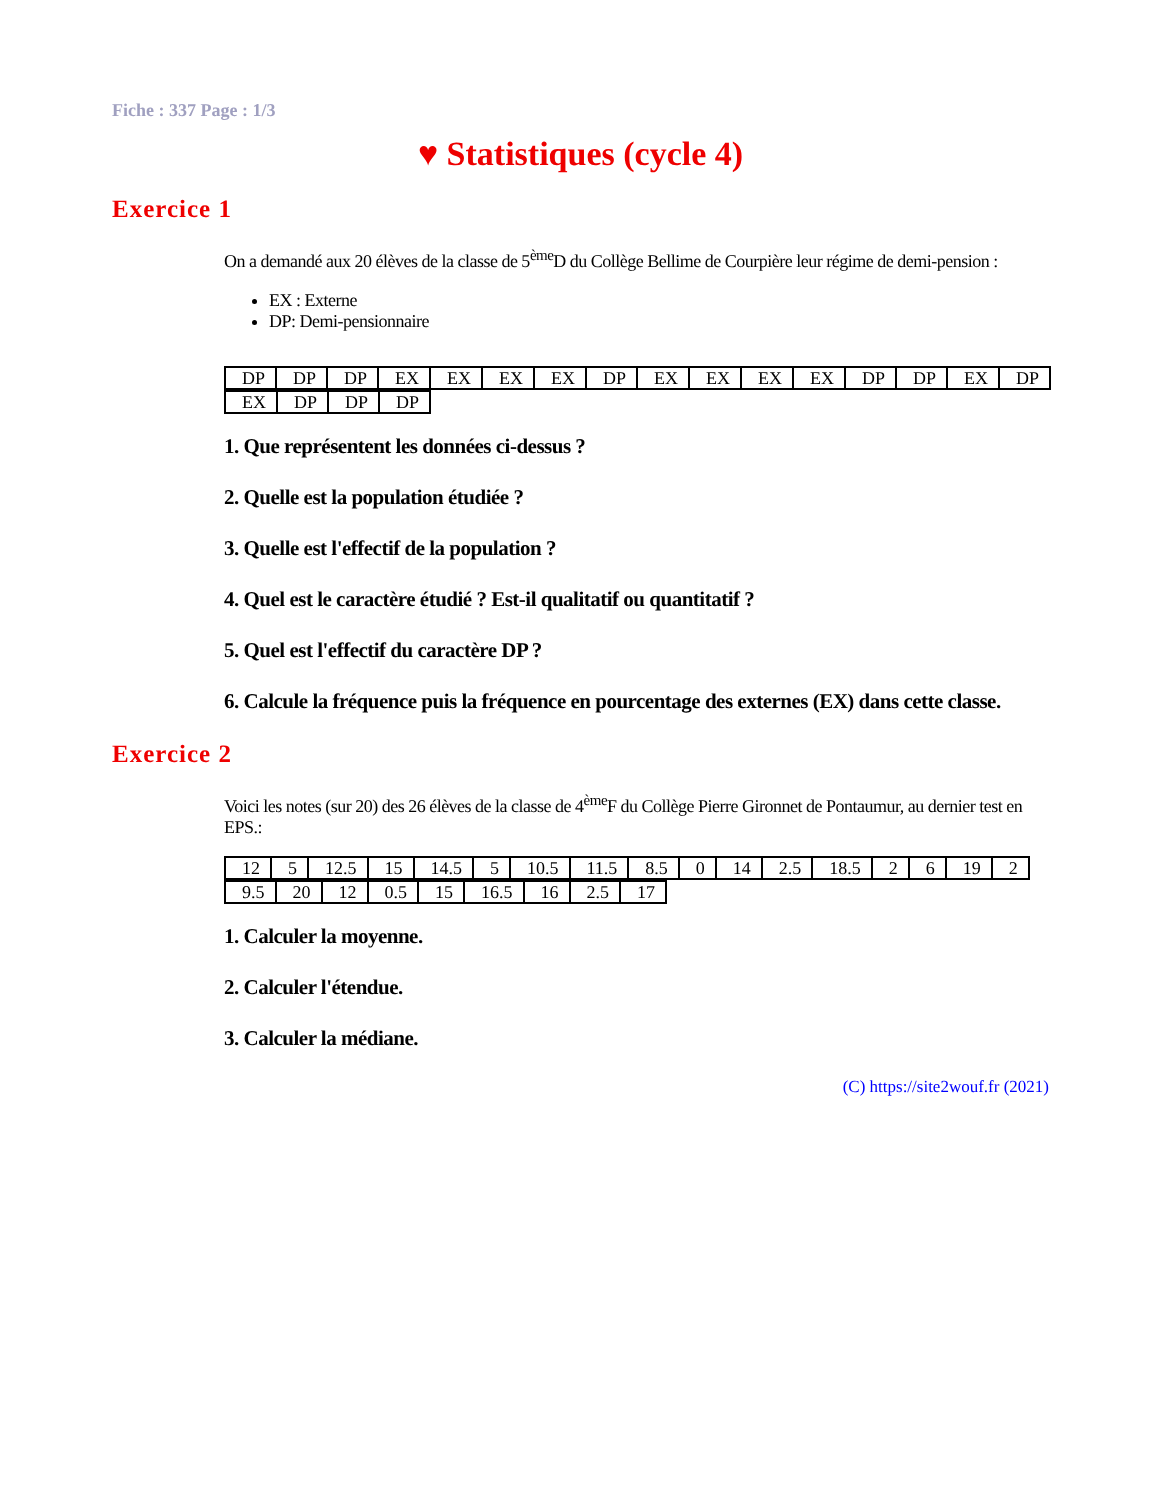Fiche : 337 Page : 1/3
♥ Statistiques (cycle 4)
Exercice 1
On a demandé aux 20 élèves de la classe de 5<sup>ème</sup>D du Collège Bellime de Courpière leur régime de demi-pension :
EX : Externe
DP: Demi-pensionnaire
| DP | DP | DP | EX | EX | EX | EX | DP | EX | EX | EX | EX | DP | DP | EX | DP |
| EX | DP | DP | DP |
1. Que représentent les données ci-dessus ?
2. Quelle est la population étudiée ?
3. Quelle est l'effectif de la population ?
4. Quel est le caractère étudié ? Est-il qualitatif ou quantitatif ?
5. Quel est l'effectif du caractère DP ?
6. Calcule la fréquence puis la fréquence en pourcentage des externes (EX) dans cette classe.
Exercice 2
Voici les notes (sur 20) des 26 élèves de la classe de 4<sup>ème</sup>F du Collège Pierre Gironnet de Pontaumur, au dernier test en EPS.:
| 12 | 5 | 12.5 | 15 | 14.5 | 5 | 10.5 | 11.5 | 8.5 | 0 | 14 | 2.5 | 18.5 | 2 | 6 | 19 | 2 |
| 9.5 | 20 | 12 | 0.5 | 15 | 16.5 | 16 | 2.5 | 17 |
1. Calculer la moyenne.
2. Calculer l'étendue.
3. Calculer la médiane.
(C) https://site2wouf.fr (2021)